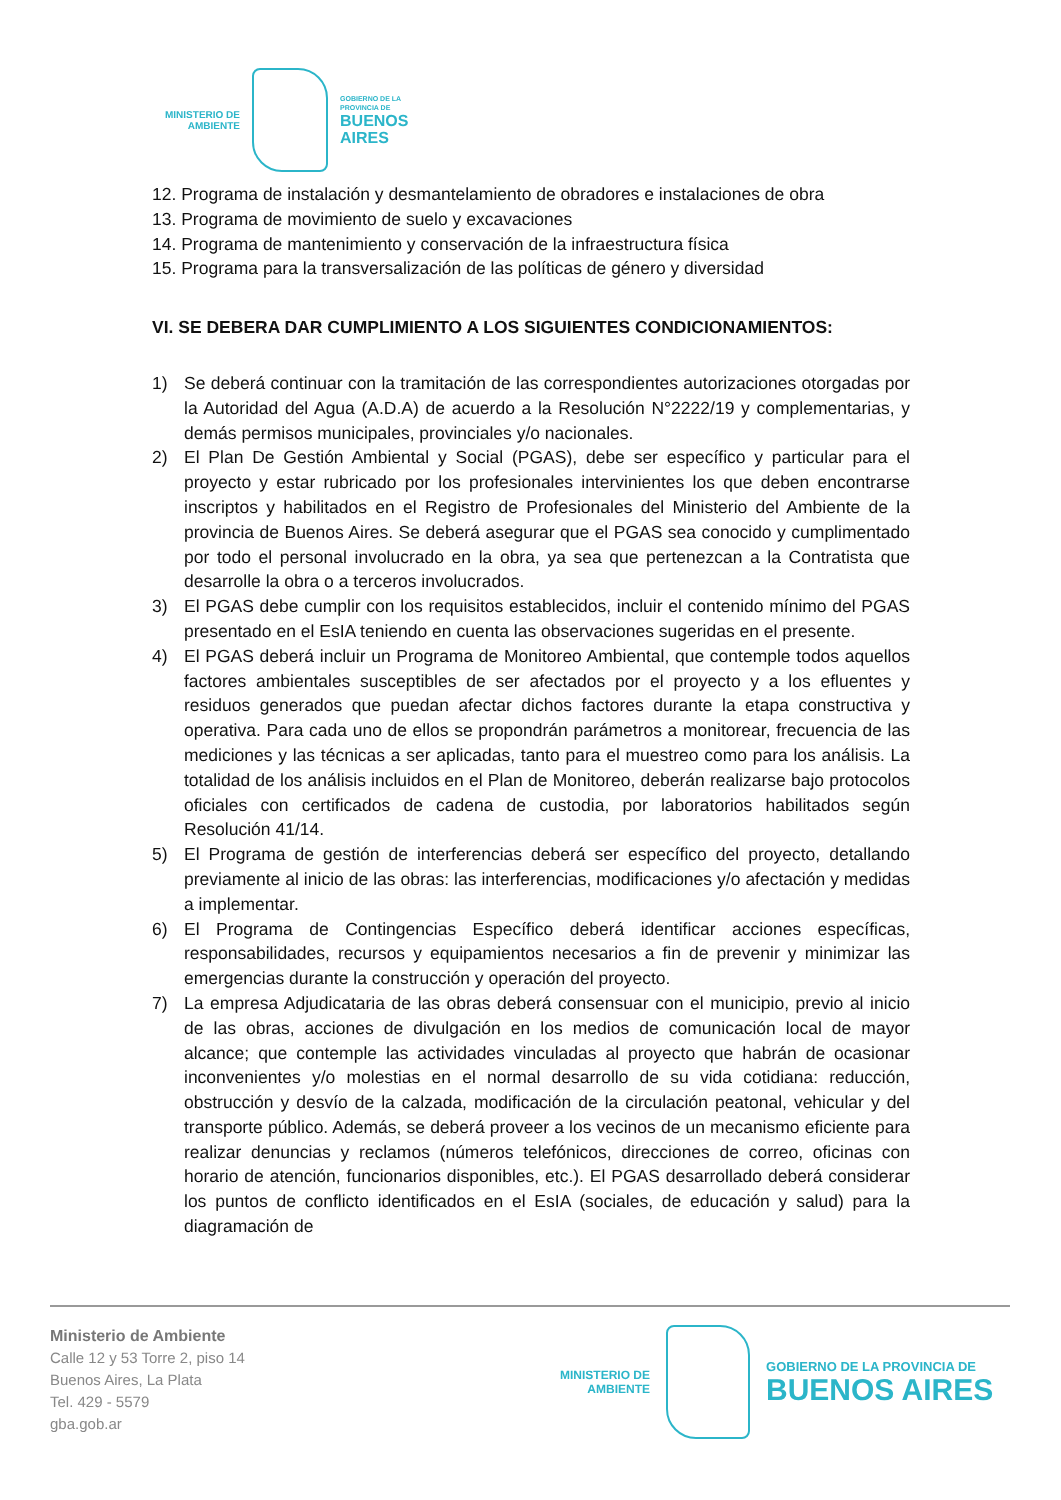MINISTERIO DE
AMBIENTE
GOBIERNO DE LA
PROVINCIA DE
BUENOS
AIRES
12. Programa de instalación y desmantelamiento de obradores e instalaciones de obra
13. Programa de movimiento de suelo y excavaciones
14. Programa de mantenimiento y conservación de la infraestructura física
15. Programa para la transversalización de las políticas de género y diversidad
VI. SE DEBERA DAR CUMPLIMIENTO A LOS SIGUIENTES CONDICIONAMIENTOS:
1) Se deberá continuar con la tramitación de las correspondientes autorizaciones otorgadas por la Autoridad del Agua (A.D.A) de acuerdo a la Resolución N°2222/19 y complementarias, y demás permisos municipales, provinciales y/o nacionales.
2) El Plan De Gestión Ambiental y Social (PGAS), debe ser específico y particular para el proyecto y estar rubricado por los profesionales intervinientes los que deben encontrarse inscriptos y habilitados en el Registro de Profesionales del Ministerio del Ambiente de la provincia de Buenos Aires. Se deberá asegurar que el PGAS sea conocido y cumplimentado por todo el personal involucrado en la obra, ya sea que pertenezcan a la Contratista que desarrolle la obra o a terceros involucrados.
3) El PGAS debe cumplir con los requisitos establecidos, incluir el contenido mínimo del PGAS presentado en el EsIA teniendo en cuenta las observaciones sugeridas en el presente.
4) El PGAS deberá incluir un Programa de Monitoreo Ambiental, que contemple todos aquellos factores ambientales susceptibles de ser afectados por el proyecto y a los efluentes y residuos generados que puedan afectar dichos factores durante la etapa constructiva y operativa. Para cada uno de ellos se propondrán parámetros a monitorear, frecuencia de las mediciones y las técnicas a ser aplicadas, tanto para el muestreo como para los análisis. La totalidad de los análisis incluidos en el Plan de Monitoreo, deberán realizarse bajo protocolos oficiales con certificados de cadena de custodia, por laboratorios habilitados según Resolución 41/14.
5) El Programa de gestión de interferencias deberá ser específico del proyecto, detallando previamente al inicio de las obras: las interferencias, modificaciones y/o afectación y medidas a implementar.
6) El Programa de Contingencias Específico deberá identificar acciones específicas, responsabilidades, recursos y equipamientos necesarios a fin de prevenir y minimizar las emergencias durante la construcción y operación del proyecto.
7) La empresa Adjudicataria de las obras deberá consensuar con el municipio, previo al inicio de las obras, acciones de divulgación en los medios de comunicación local de mayor alcance; que contemple las actividades vinculadas al proyecto que habrán de ocasionar inconvenientes y/o molestias en el normal desarrollo de su vida cotidiana: reducción, obstrucción y desvío de la calzada, modificación de la circulación peatonal, vehicular y del transporte público. Además, se deberá proveer a los vecinos de un mecanismo eficiente para realizar denuncias y reclamos (números telefónicos, direcciones de correo, oficinas con horario de atención, funcionarios disponibles, etc.). El PGAS desarrollado deberá considerar los puntos de conflicto identificados en el EsIA (sociales, de educación y salud) para la diagramación de
Ministerio de Ambiente
Calle 12 y 53 Torre 2, piso 14
Buenos Aires, La Plata
Tel. 429 - 5579
gba.gob.ar
MINISTERIO DE
AMBIENTE
GOBIERNO DE LA PROVINCIA DE
BUENOS AIRES